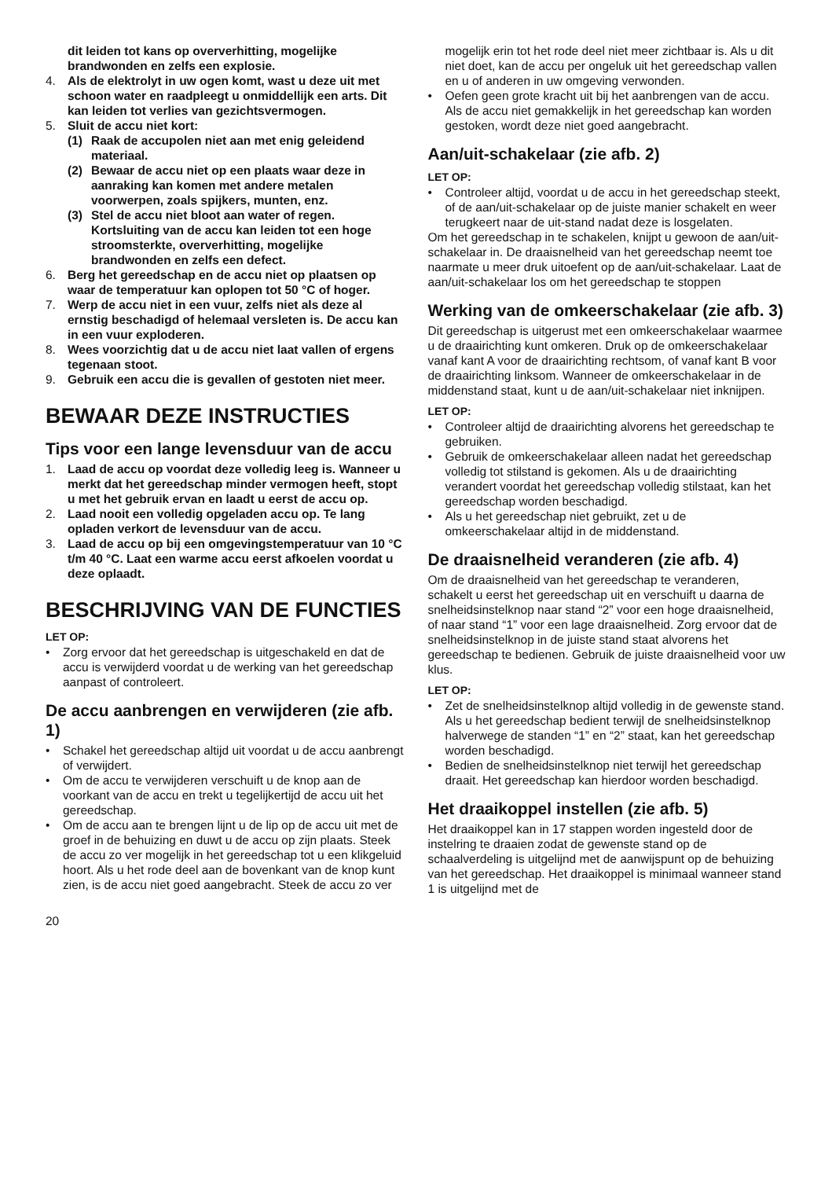dit leiden tot kans op oververhitting, mogelijke brandwonden en zelfs een explosie.
4. Als de elektrolyt in uw ogen komt, wast u deze uit met schoon water en raadpleegt u onmiddellijk een arts. Dit kan leiden tot verlies van gezichtsvermogen.
5. Sluit de accu niet kort:
(1) Raak de accupolen niet aan met enig geleidend materiaal.
(2) Bewaar de accu niet op een plaats waar deze in aanraking kan komen met andere metalen voorwerpen, zoals spijkers, munten, enz.
(3) Stel de accu niet bloot aan water of regen. Kortsluiting van de accu kan leiden tot een hoge stroomsterkte, oververhitting, mogelijke brandwonden en zelfs een defect.
6. Berg het gereedschap en de accu niet op plaatsen op waar de temperatuur kan oplopen tot 50 °C of hoger.
7. Werp de accu niet in een vuur, zelfs niet als deze al ernstig beschadigd of helemaal versleten is. De accu kan in een vuur exploderen.
8. Wees voorzichtig dat u de accu niet laat vallen of ergens tegenaan stoot.
9. Gebruik een accu die is gevallen of gestoten niet meer.
BEWAAR DEZE INSTRUCTIES
Tips voor een lange levensduur van de accu
1. Laad de accu op voordat deze volledig leeg is. Wanneer u merkt dat het gereedschap minder vermogen heeft, stopt u met het gebruik ervan en laadt u eerst de accu op.
2. Laad nooit een volledig opgeladen accu op. Te lang opladen verkort de levensduur van de accu.
3. Laad de accu op bij een omgevingstemperatuur van 10 °C t/m 40 °C. Laat een warme accu eerst afkoelen voordat u deze oplaadt.
BESCHRIJVING VAN DE FUNCTIES
LET OP:
• Zorg ervoor dat het gereedschap is uitgeschakeld en dat de accu is verwijderd voordat u de werking van het gereedschap aanpast of controleert.
De accu aanbrengen en verwijderen (zie afb. 1)
• Schakel het gereedschap altijd uit voordat u de accu aanbrengt of verwijdert.
• Om de accu te verwijderen verschuift u de knop aan de voorkant van de accu en trekt u tegelijkertijd de accu uit het gereedschap.
• Om de accu aan te brengen lijnt u de lip op de accu uit met de groef in de behuizing en duwt u de accu op zijn plaats. Steek de accu zo ver mogelijk in het gereedschap tot u een klikgeluid hoort. Als u het rode deel aan de bovenkant van de knop kunt zien, is de accu niet goed aangebracht. Steek de accu zo ver
mogelijk erin tot het rode deel niet meer zichtbaar is. Als u dit niet doet, kan de accu per ongeluk uit het gereedschap vallen en u of anderen in uw omgeving verwonden.
• Oefen geen grote kracht uit bij het aanbrengen van de accu. Als de accu niet gemakkelijk in het gereedschap kan worden gestoken, wordt deze niet goed aangebracht.
Aan/uit-schakelaar (zie afb. 2)
LET OP:
• Controleer altijd, voordat u de accu in het gereedschap steekt, of de aan/uit-schakelaar op de juiste manier schakelt en weer terugkeert naar de uit-stand nadat deze is losgelaten.
Om het gereedschap in te schakelen, knijpt u gewoon de aan/uit-schakelaar in. De draaisnelheid van het gereedschap neemt toe naarmate u meer druk uitoefent op de aan/uit-schakelaar. Laat de aan/uit-schakelaar los om het gereedschap te stoppen
Werking van de omkeerschakelaar (zie afb. 3)
Dit gereedschap is uitgerust met een omkeerschakelaar waarmee u de draairichting kunt omkeren. Druk op de omkeerschakelaar vanaf kant A voor de draairichting rechtsom, of vanaf kant B voor de draairichting linksom. Wanneer de omkeerschakelaar in de middenstand staat, kunt u de aan/uit-schakelaar niet inknijpen.
LET OP:
• Controleer altijd de draairichting alvorens het gereedschap te gebruiken.
• Gebruik de omkeerschakelaar alleen nadat het gereedschap volledig tot stilstand is gekomen. Als u de draairichting verandert voordat het gereedschap volledig stilstaat, kan het gereedschap worden beschadigd.
• Als u het gereedschap niet gebruikt, zet u de omkeerschakelaar altijd in de middenstand.
De draaisnelheid veranderen (zie afb. 4)
Om de draaisnelheid van het gereedschap te veranderen, schakelt u eerst het gereedschap uit en verschuift u daarna de snelheidsinstelknop naar stand “2” voor een hoge draaisnelheid, of naar stand “1” voor een lage draaisnelheid. Zorg ervoor dat de snelheidsinstelknop in de juiste stand staat alvorens het gereedschap te bedienen. Gebruik de juiste draaisnelheid voor uw klus.
LET OP:
• Zet de snelheidsinstelknop altijd volledig in de gewenste stand. Als u het gereedschap bedient terwijl de snelheidsinstelknop halverwege de standen “1” en “2” staat, kan het gereedschap worden beschadigd.
• Bedien de snelheidsinstelknop niet terwijl het gereedschap draait. Het gereedschap kan hierdoor worden beschadigd.
Het draaikoppel instellen (zie afb. 5)
Het draaikoppel kan in 17 stappen worden ingesteld door de instelring te draaien zodat de gewenste stand op de schaalverdeling is uitgelijnd met de aanwijspunt op de behuizing van het gereedschap. Het draaikoppel is minimaal wanneer stand 1 is uitgelijnd met de
20